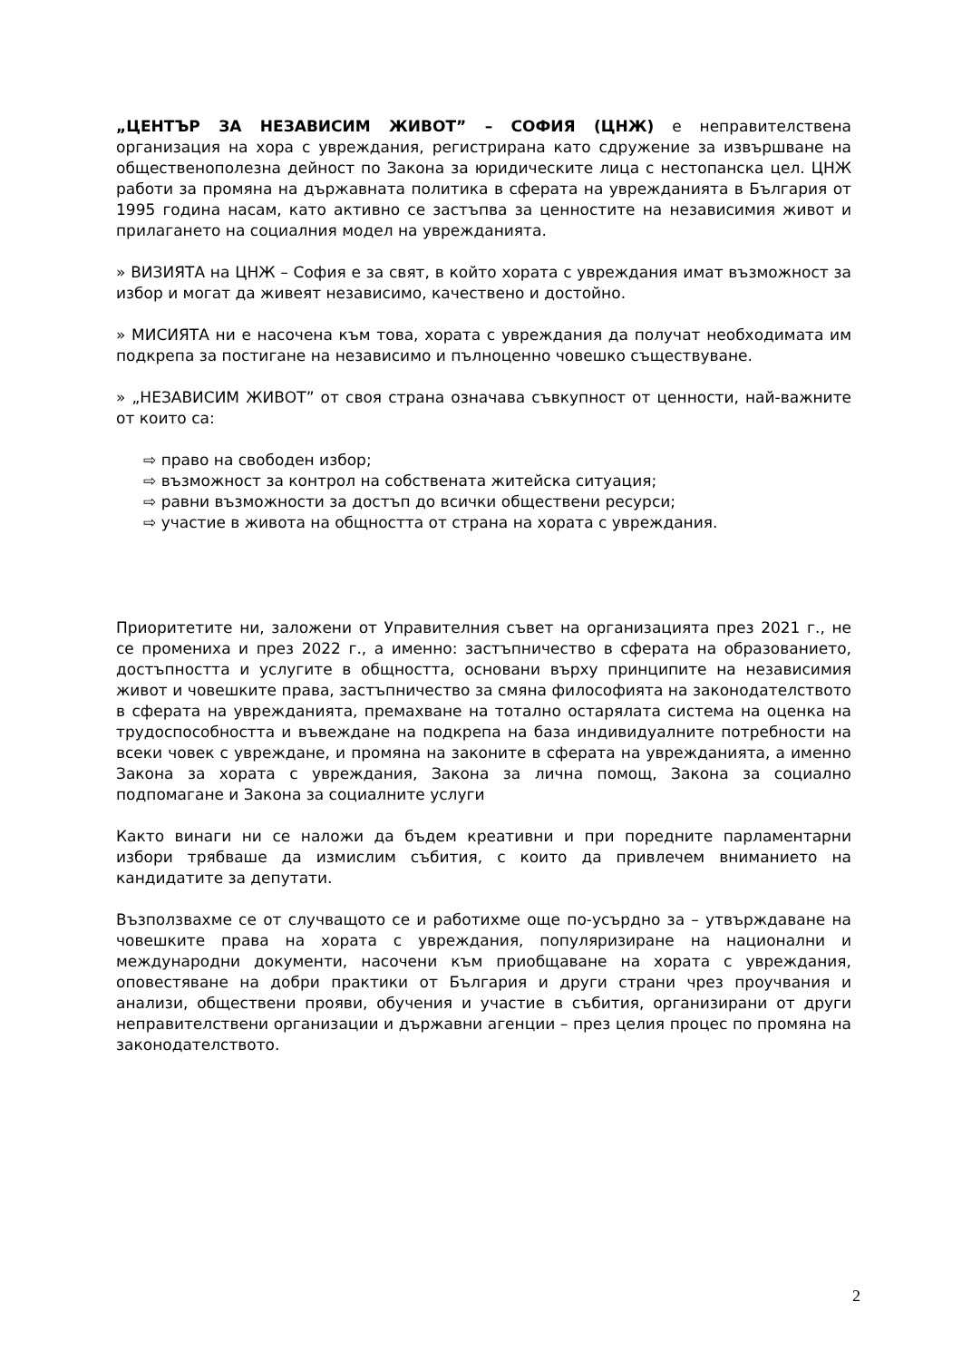„ЦЕНТЪР ЗА НЕЗАВИСИМ ЖИВОТ” – СОФИЯ (ЦНЖ) е неправителствена организация на хора с увреждания, регистрирана като сдружение за извършване на общественополезна дейност по Закона за юридическите лица с нестопанска цел. ЦНЖ работи за промяна на държавната политика в сферата на уврежданията в България от 1995 година насам, като активно се застъпва за ценностите на независимия живот и прилагането на социалния модел на уврежданията.
» ВИЗИЯТА на ЦНЖ – София е за свят, в който хората с увреждания имат възможност за избор и могат да живеят независимо, качествено и достойно.
» МИСИЯТА ни е насочена към това, хората с увреждания да получат необходимата им подкрепа за постигане на независимо и пълноценно човешко съществуване.
» „НЕЗАВИСИМ ЖИВОТ” от своя страна означава съвкупност от ценности, най-важните от които са:
⇨ право на свободен избор;
⇨ възможност за контрол на собствената житейска ситуация;
⇨ равни възможности за достъп до всички обществени ресурси;
⇨ участие в живота на общността от страна на хората с увреждания.
Приоритетите ни, заложени от Управителния съвет на организацията през 2021 г., не се промениха и през 2022 г., а именно: застъпничество в сферата на образованието, достъпността и услугите в общността, основани върху принципите на независимия живот и човешките права, застъпничество за смяна философията на законодателството в сферата на уврежданията, премахване на тотално остарялата система на оценка на трудоспособността и въвеждане на подкрепа на база индивидуалните потребности на всеки човек с увреждане, и промяна на законите в сферата на уврежданията, а именно Закона за хората с увреждания, Закона за лична помощ, Закона за социално подпомагане и Закона за социалните услуги
Както винаги ни се наложи да бъдем креативни и при поредните парламентарни избори трябваше да измислим събития, с които да привлечем вниманието на кандидатите за депутати.
Възползвахме се от случващото се и работихме още по-усърдно за – утвърждаване на човешките права на хората с увреждания, популяризиране на национални и международни документи, насочени към приобщаване на хората с увреждания, оповестяване на добри практики от България и други страни чрез проучвания и анализи, обществени прояви, обучения и участие в събития, организирани от други неправителствени организации и държавни агенции – през целия процес по промяна на законодателството.
2